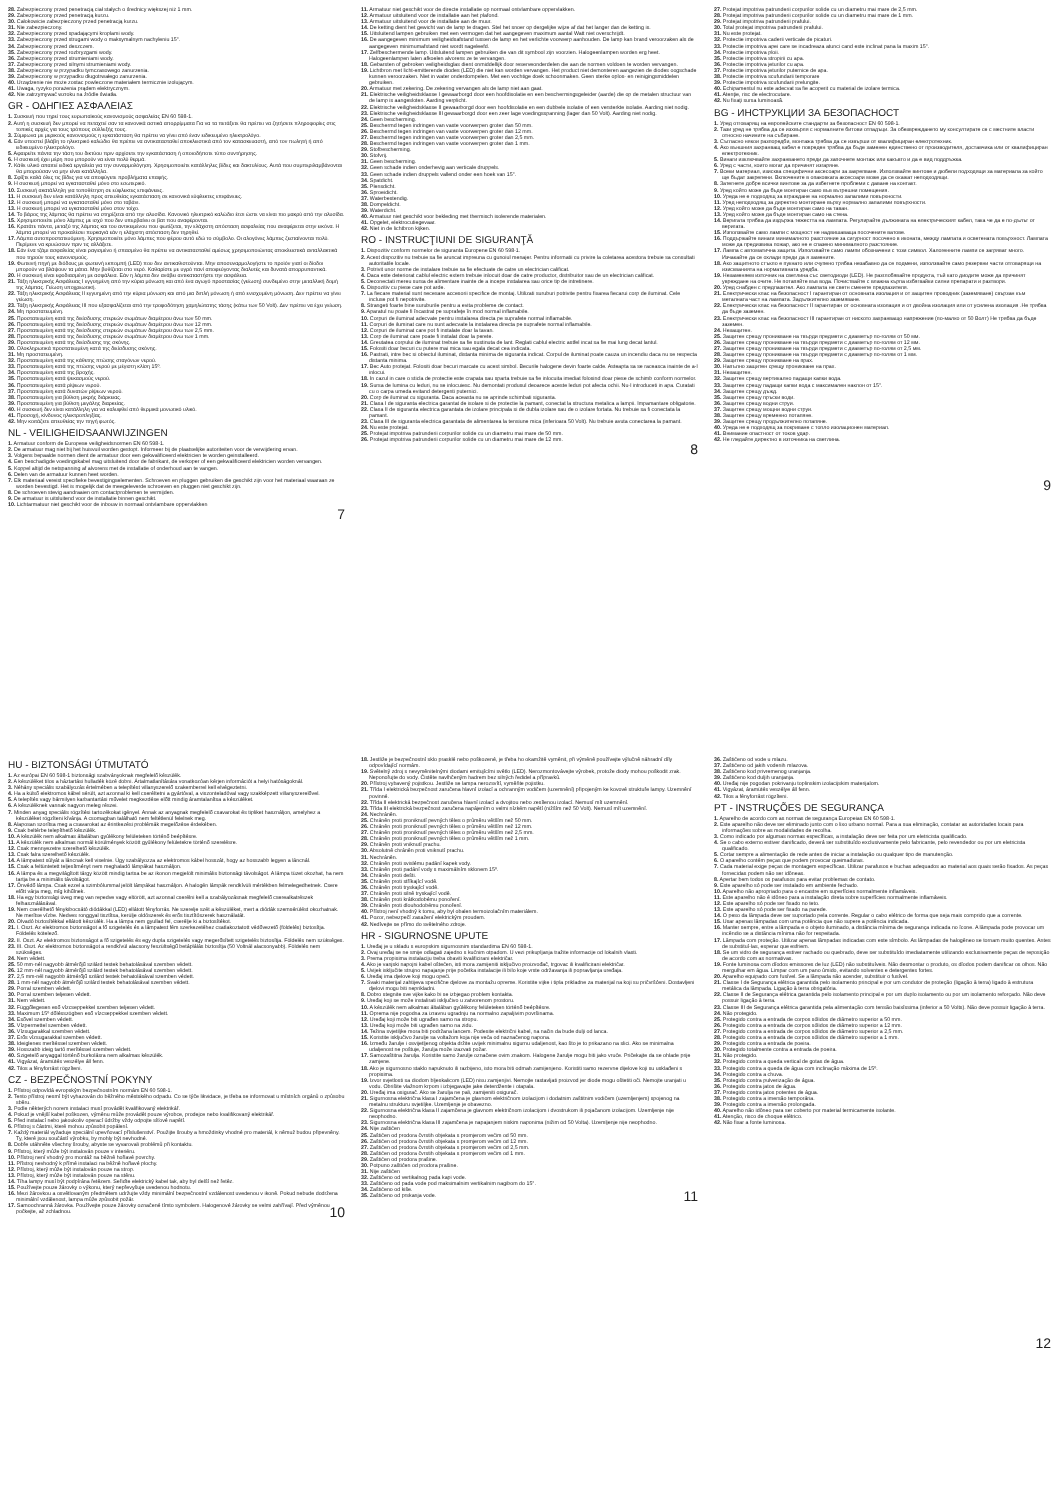28. Zabezpieczony przed penetracją ciał stałych o średnicy większej niż 1 mm.
29. Zabezpieczony przed penetracją kurzu.
30. Całokowicie zabezpieczony przed penetracją kurzu.
31. Nie zabezpieczony.
32. Zabezpieczony przed spadającymi kroplami wody.
33. Zabezpieczony przed strugami wody o maksymalnym nachyleniu 15°.
34. Zabezpieczony przed deszczem.
35. Zabezpieczony przed rozbryzgami wody.
36. Zabezpieczony przed strumieniami wody.
37. Zabezpieczony przed silnymi strumieniami wody.
38. Zabezpieczony w przypadku tymczasowego zanurzenia.
39. Zabezpieczony w przypadku długotrwałego zanurzenia.
40. Urządzenie nie może zostac powleczone materiałem termicznie izolującym.
41. Uwaga, ryzyko porażenia prądem elektrycznym.
42. Nie zatrzymywać wzroku na źródle światła.
GR - ΟΔΗΓΙΕΣ ΑΣΦΑΛΕΙΑΣ
1. Συσκευή που τηρεί τους ευρωπαϊκούς κανονισμούς ασφαλείας EN 60 598-1.
2. Αυτή η συσκευή δεν μπορεί να πεταχτεί σαν τα κανονικά αστικά απορρίμματα Για να τα πετάξετε θα πρέπει να ζητήσετε πληροφορίες στις τοπικές αρχές για τους τρόπους σύλλεξής τους.
3. Σύμφωνα με μερικούς κανονισμούς η εγκατάσταση θα πρέπει να γίνει από έναν ειδικευμένο ηλεκτρολόγο.
4. Εάν υποστεί βλάβη το ηλεκτρικό καλώδιο θα πρέπει να αντικατασταθεί αποκλειστικά από τον κατασκευαστή, από τον πωλητή ή από ειδικευμένο ηλεκτρολόγο.
5. Αφαιρείτε πάντα την τάση του δικτύου πριν αρχίσετε την εγκατάσταση ή οποιοδήποτε τύπο συντήρησης.
6. Η συσκευή έχει μέρη που μπορούν να είναι πολύ θερμά.
7. Κάθε υλικό απαιτεί ειδικά εργαλεία για την συναρμολόγηση. Χρησιμοποιείτε κατάλληλες βίδες και δακτυλίους. Αυτά που συμπεριλαμβάνονται θα μπορούσαν να μην είναι κατάλληλα.
8. Σφίξτε καλά όλες τις βίδες για να αποφύγετε προβλήματα επαφής.
9. Η συσκευή μπορεί να εγκατασταθεί μόνο στο εσωτερικό.
10. Συσκευή ακατάλληλη για τοποθέτηση σε εύφλεκτες επιφάνειες.
11. Η συσκευή δεν είναι κατάλληλη προς απευθείας εγκατάσταση σε κανονικά εύφλεκτες επιφάνειες.
12. Η συσκευή μπορεί να εγκατασταθεί μόνο στο ταβάνι.
13. Η συσκευή μπορεί να εγκατασταθεί μόνο στον τοίχο.
14. Το βάρος της λάμπας θα πρέπει να στηρίζεται από την αλυσίδα. Κανονικό ηλεκτρικό καλώδιο έτσι ώστε να είναι πιο μακρύ από την αλυσίδα.
15. Χρησιμοποιείτε μόνο λάμπες με ισχύ που δεν υπερβαίνει οι βατ που αναφέρονται.
16. Κρατάτε πάντα, μεταξύ της λάμπας και του αντικειμένου που φωτίζεται, την ελάχιστη απόσταση ασφαλείας που αναφέρεται στην εικόνα. Η λάμπα μπορεί να προκαλέσει πυρκαγιά εάν η ελάχιστη απόσταση δεν τηρηθεί.
17. Λάμπα αυτοπροστατευόμενη. Χρησιμοποιείτε μόνο λάμπες που φέρου αυτό εδώ το σύμβολο. Οι αλογόνες λάμπες ζεσταίνονται πολύ. Περίμενε να κρυώσουν πριν τις αλλάξετε.
18. Εάν ένα τζάμι ασφαλείας είναι ραγισμένο ή σπασμένο θα πρέπει να αντικατασταθεί αμέσως χρησιμοποιώντας αποκλειστικά ανταλλακτικά που τηρούν τους κανονισμούς.
19. Φωτεινή πηγή με διόδους με φωτεινή εκπομπή (LED) που δεν αντικαθιστούνται. Μην αποσυναρμολογήστε το προϊόν γιατί οι δίοδοι μπορούν να βλάψουν τα μάτια. Μην βυθίζεται στο νερό. Καθαρίστε με υγρό πανί αποφεύγοντας διαλυτές και δυνατά απορρυπαντικά.
20. Η συσκευή είναι εφοδιασμένη με ασφάλεια. Εάν η λάμπα δεν ανάβει αντικαταστήστε την ασφάλεια.
21. Τάξη ηλεκτρικής Ασφάλειας I εγγυημένη από την κύρια μόνωση και από ένα αγωγό προστασίας (γείωση) συνδεμένο στην μεταλλική δομή της λάμπας. Γείωση υποχρεωτική.
22. Τάξη ηλεκτρικής Ασφάλειας II εγγυημένη από την κύρια μόνωση και από μια διπλή μόνωση ή από ενισχυμένη μόνωση. Δεν πρέπει να γίνει γείωση.
23. Τάξη ηλεκτρικής Ασφάλειας III που εξασφαλίζεται από την τροφοδότηση χαμηλώτατης τάσης (κάτω των 50 Volt). Δεν πρέπει να έχει γείωση.
24. Μη προστατευμένη.
25. Προστατευμένη κατά της διείσδυσης στερεών σωμάτων διαμέτρου άνω των 50 mm.
26. Προστατευμένη κατά της διείσδυσης στερεών σωμάτων διαμέτρου άνω των 12 mm.
27. Προστατευμένη κατά της διείσδυσης στερεών σωμάτων διαμέτρου άνω των 2,5 mm.
28. Προστατευμένη κατά της διείσδυσης στερεών σωμάτων διαμέτρου άνω των 1 mm.
29. Προστατευμένη κατά της διείσδυσης της σκόνης.
30. Ολοκληρωτικά προστατευμένη κατά της διείσδυσης σκόνης.
31. Μη προστατευμένη.
32. Προστατευμένη κατά της κάθετης πτώσης σταγόνων νερού.
33. Προστατευμένη κατά της πτώσης νερού με μέγιστη κλίση 15º.
34. Προστατευμένη κατά της βροχής.
35. Προστατευμένη κατά ψεκασμούς νερού.
36. Προστατευμένη κατά ρίψεων νερού.
37. Προστατευμένη κατά δυνατών ρίψεων νερού.
38. Προστατευμένη για βύθιση μικρής διάρκειας.
39. Προστατευμένη για βύθιση μεγάλης διαρκείας.
40. Η συσκευή δεν είναι κατάλληλη για να καλυφθεί από θερμικά μονωτικό υλικό.
41. Προσοχή, κίνδυνος ηλεκτροπληξίας.
42. Μην κοιτάζετε απευθείας την πηγή φωτός.
NL - VEILIGHEIDSAANWIJZINGEN
1. Armatuur conform de Europese veiligheidsnormen EN 60 598-1.
2. De armatuur mag niet bij het huisvuil worden gestopt. Informeer bij de plaatselijke autoriteiten voor de verwijdering ervan.
3. Volgens bepaalde normen dient de armatuur door een gekwalificeerd elektricien te worden geinstalleerd.
4. Een beschadigde voedingskabel mag uitsluitend door de fabrikant, de verkoper of een gekwalificeerd elektricien worden vervangen.
5. Koppel altijd de netspanning af alvorens met de installatie of onderhoud aan te vangen.
6. Delen van de armatuur kunnen heet worden.
7. Elk materiaal vereist specifieke bevestigingselementen. Schroeven en pluggen gebruiken die geschikt zijn voor het materiaal waaraan ze worden bevestigd. Het is mogelijk dat de meegeleverde schroeven en pluggen niet geschikt zijn.
8. De schroeven stevig aandraaien om contactproblemen te vermijden.
9. De armatuur is uitsluitend voor de installatie binnen geschikt.
10. Lichtarmatuur niet geschikt voor de inbouw in normaal ontvlambare oppervlakken
7
11. Armatuur niet geschikt voor de directe installatie op normaal ontvlambare oppervlakken.
12. Armatuur uitsluitend voor de installatie aan het plafond.
13. Armatuur uitsluitend voor de installatie aan de muur.
14. De ketting dient het gewicht van de lamp te dragen. Stel het snoer op dergelijke wijze af dat het langer dan de ketting is.
15. Uitsluitend lampen gebruiken met een vermogen dat het aangegeven maximum aantal Watt niet overschrijdt.
16. De aangegeven minimum veiligheidsafstand tussen de lamp en het verlichte voorwerp aanhouden. De lamp kan brand veroorzaken als de aangegeven minimumafstand niet wordt nageleefd.
17. Zelfbeschermende lamp. Uitsluitend lampen gebruiken die van dit symbool zijn voorzien. Halogeenlampen worden erg heet. Halogeenlampen laten afkoelen alvorens ze te vervangen.
18. Gebarsten of gebroken veiligheidsglas dient onmiddellijk door reserveonderdelen die aan de normen voldoen te worden vervangen.
19. Lichtbron met licht-emitterende diodes (LED) die niet kan worden vervangen. Het product niet demonteren aangezien de diodes oogschade kunnen veroorzaken. Niet in water onderdompelen. Met een vochtige doek schoonmaken. Geen sterke oplos- en reinigingsmiddelen gebruiken.
20. Armatuur met zekering. De zekering vervangen als de lamp niet aan gaat.
21. Elektrische veiligheidsklasse I gewaarborgd door een hoofdisolatie en een beschermingsgeleider (aarde) die op de metalen structuur van de lamp is aangesloten. Aarding verplicht.
22. Elektrische veiligheidsklasse II gewaarborgd door een hoofdisolatie en een dubbele isolatie of een versterkte isolatie. Aarding niet nodig.
23. Elektrische veiligheidsklasse III gewaarborgd door een zeer lage voedingsspanning (lager dan 50 Volt). Aarding niet nodig.
24. Geen bescherming.
25. Beschermd tegen indringen van vaste voorwerpen groter dan 50 mm.
26. Beschermd tegen indringen van vaste voorwerpen groter dan 12 mm.
27. Beschermd tegen indringen van vaste voorwerpen groter dan 2,5 mm.
28. Beschermd tegen indringen van vaste voorwerpen groter dan 1 mm.
29. Stofbescherming.
30. Stofvrij.
31. Geen bescherming.
32. Geen schade indien onderhevig aan verticale druppels.
33. Geen schade indien druppels vallend onder een hoek van 15°.
34. Spatdicht.
35. Plensdicht.
36. Sproeidicht.
37. Waterbestendig.
38. Dompeldicht.
39. Waterdicht.
40. Armatuur niet geschikt voor bekleding met thermisch isolerende materialen.
41. Opgelet, elektrocutiegevaar.
42. Niet in de lichtbron kijken.
RO - INSTRUCŢIUNI DE SIGURANŢĂ
1. Dispozitiv conform normelor de siguranta Europene EN 60 598-1.
2. Acest dispozitiv nu trebuie sa fie aruncat impreuna cu gunoiul menajer. Pentru informatii cu privire la coletarea acestora trebuie sa consultati autoritatile locale.
3. Potrivit unor norme de instalare trebuie sa fie efectuate de catre un electrician calificat.
4. Daca este deteriorat cablul electric extern trebuie inlocuit doar de catre productor, distribuitor sau de un electrician calificat.
5. Deconectati mereu sursa de alimentare inainte de a incepe instalarea sau orice tip de intretinere.
6. Dispozitiv cu piese care pot arde.
7. La fiecare material sunt necesare accesorii specifice de montaj. Utilizati suruburi potrivite pentru fixarea fiecarui corp de iluminat. Cele incluse pot fi nepotrivite.
8. Strangeti foarte bine suruburile pentru a evita probleme de contact.
9. Aparatul nu poate fi încastrat pe suprafeţe în mod normal inflamabile.
10. Corpuri de iluminat adecvate pentru instalarea directa pe suprafete normal inflamabile.
11. Corpuri de iluminat care nu sunt adecvate la instalarea directa pe suprafete normal inflamabile.
12. Corpuri de iluminat care pot fi instalate doar la tavan.
13. Corp de iluminat care poate fi instalat doar la perete.
14. Greutatea corpului de iluminat trebuie sa fie sustinuta de lant. Reglati cablul electric astfel incat sa fie mai lung decat lantul.
15. Folositi doar becuri cu putere mai mica sau egala decat cea indicata.
16. Pastrati, intre bec si obiectul iluminat, distanta minima de siguranta indicat. Corpul de iluminat poate cauza un incendiu daca nu se respecta distanta minima.
17. Bec Auto protejat. Folositi doar becuri marcate cu acest simbol. Becurile halogene devin foarte calde. Asteapta sa se raceasca inainte de a-l inlocui.
18. In cazul in care o sticla de protectie este crapata sau sparta trebuie sa fie inlocuita imediat folosind doar piese de schimb conform normelor.
19. Sursa de lumina cu leduri, nu se inlocuiesc. Nu demontati produsul deoarece aceste leduri pot afecta ochii. Nu-l introduceti in apa. Curatati cu o carpa umeda evitand detergenti puternici.
20. Corp de iluminat cu siguranta. Daca aceasta nu se aprinde schimbati siguranta.
21. Clasa I de siguranta electrica garantat de isolare si de protectie la pamant, conectat la structura metalica a lampii. Impamantare obligatorie.
22. Clasa II de siguranta electrica garantata de izolare principala si de dubla izolare sau de o izolare fortata. Nu trebuie sa fi conectata la pamant.
23. Clasa III de siguranta electrica garantata de alimentarea la tensiune mica (inferioara 50 Volt). Nu trebuie avuta conectarea la pamant.
24. Nu este protejat.
25. Protejat impotriva patrunderii corpurilor solide cu un diametru mai mare de 50 mm.
26. Protejat impotriva patrunderii corpurilor solide cu un diametru mai mare de 12 mm.
8
27. Protejat impotriva patrunderii corpurilor solide cu un diametru mai mare de 2,5 mm.
28. Protejat impotriva patrunderii corpurilor solide cu un diametru mai mare de 1 mm.
29. Protejat impotriva patrunderii prafului.
30. Total protejat impotriva patrunderii prafului.
31. Nu este protejat.
32. Protectie impotriva caderii verticale de picaturi.
33. Protectie impotriva apei care se incadreaza atunci cand este inclinat pana la maxim 15°.
34. Protectie impotriva ploii.
35. Protectie impotriva stropirii cu apa.
36. Protectie impotriva jeturilor cu apa.
37. Protectie impotriva jeturilor puternice de apa.
38. Protectie impotriva scufundarii temporare
39. Protectie impotriva scufundarii prelungite.
40. Echipamentul nu este adecvat sa fie acoperit cu material de izolare termica.
41. Atenţie, risc de electrocutare.
42. Nu fixaţi sursa luminoasă.
BG - ИНСТРУКЦИИ ЗА БЕЗОПАСНОСТ
1. Уред отговарящ на европейските стандарти за безопасност EN 60 598-1.
2. Тази уред не трябва да се изхвърля с нормалните битови отпадъци. За обезвреждането му консултирате се с местните власти относно начините на събиране.
3. Съгласно някои разпоредби, монтажа трябва да се извърши от квалифициран електротехник.
4. Ако външния захранващ кабел е повреден трябва да бъде заменен единствено от производителя, доставчика или от квалифициран електротехник.
5. Винаги изключвайте захранването преди да започнете монтаж или какъвто и да е вид поддръжка.
6. Уред с части, които могат да причинят изгаряне.
7. Всеки материал, изисква специфични аксесоари за закрепване. Използвайте винтове и дюбели подходящи за материала за който ще бъдат закрепени. Включените в опаковката аксесоари може да се окажат неподходящи.
8. Затегнете добре всички винтове за да избегнете проблеми с даване на контакт.
9. Уред който може да бъде монтиран само във вътрешни помещения.
10. Уреда не е подходящ за вграждане на нормално запалими повърхности.
11. Уред неподходящ за директно монтиране върху нормално запалими повърхности.
12. Уред който може да бъде монтиран само на таван.
13. Уред който може да бъде монтиран само на стена.
14. Веригата трябва да издържа тежестта на лампата. Регулирайте дължината на електрическият кабел, така че да е по-дълъг от веригата.
15. Използвайте само лампи с мощност не надвишаваща посочените ватове.
16. Поддържайте винаги минималното разстояние за сигурност посочено в иконата, между лампата и осветената повърхност. Лампата може да предизвика пожар, ако не е спазено минималното разстояние.
17. Лампа с автоматична защита. Използвайте само лампи обозначени с този символ. Халогенните лампи се загряват много. Изчакайте да се охлади преди да я замените.
18. Ако защитното стъкло е пукнато или счупено трябва незабавно да се подмени, използвайте само резервни части отговарящи на изискванията на нормативната уредба.
19. Незаменяем източник на светлина със светодиоди (LED). Не разглобявайте продукта, тъй като диодите може да причинят увреждане на очите. Не потапяйте във вода. Почиствайте с влажна кърпа избягвайки силни препарати и разтвори.
20. Уред снабден с предпазител. Ако лампата не светн сменете предпазителя.
21. Електрически клас на безопасност I гарантиран от основната изолация и от защитен проводник (заземяване) свързан към металната част на лампата. Задължително заземяване.
22. Електрически клас на безопасност II гарантиран от основната изолация и от двойна изолация или от усилена изолация .Не трябва да бъде заземен.
23. Електрически клас на безопасност III гарантиран от ниското захранващо напрежение (по-малко от 50 Волт) Не трябва да бъде заземен.
24. Незащитен.
25. Защитен срещу проникване на твърди предмети с диаметър по-голям от 50 мм.
26. Защитен срещу проникване на твърди предмети с диаметър по-голям от 12 мм.
27. Защитен срещу проникване на твърди предмети с диаметър по-голям от 2,5 мм.
28. Защитен срещу проникване на твърди предмети с диаметър по-голям от 1 мм.
29. Защитен срещу проникване на прах.
30. Напълно защитен срещу проникване на прах.
31. Незащитен.
32. Защитен срещу вертикално падащи капки вода.
33. Защитен срещу падащи капки вода с максимален наклон от 15°.
34. Защитен срещу дъжд.
35. Защитен срещу пръски води.
36. Защитен срещу водни струи.
37. Защитен срещу мощни водни струи.
38. Защитен срещу временно потапяне.
39. Защитен срещу продължително потапяне.
40. Уреда не е подходящ за покриване с топло изолационен материал.
41. Внимание опастност от токов удар.
42. Не гледайте директно в източника на светлина.
9
HU - BIZTONSÁGI ÚTMUTATÓ
1. Az európai EN 60 598-1 biztonsági szabványoknak megfelelő készülék.
2. A készüléket tilos a háztartási hulladék közé dobni. Ártalmatlanítására vonatkozóan kérjen információt a helyi hatóságoknál.
3. Néhány speciális szabályozás értelmében a telepítést villanyszerelő szakemberrel kell elvégeztetni.
4. Ha a külső elektromos kábel sérült, azt azonnal ki kell cseréltetni a gyártóval, a viszonteladóval vagy szakképzett villanyszerelővel.
5. A telepítés vagy bármilyen karbantartási művelet megkezdése előtt mindig áramtalanítsa a készüléket.
6. A készüléknek vannak nagyon meleg részei.
7. Minden anyag speciális rögzítési tartozékokat igényel. Annak az anyagnak megfelelő csavarokat és tipliket használjon, amelyhez a készüléket rögzíteni kívánja. A csomagban található nem feltétlenül felelnek meg.
8. Alaposan szorítsa meg a csavarokat az érintkezési problémák megelőzése érdekében.
9. Csak beltérbe telepíthető készülék.
10. A készülék nem alkalmas általában gyúlékony felületeken történő beépítésre.
11. A készülék nem alkalmas normál körülmények között gyúlékony felületekre történő szerelésre.
12. Csak mennyezetre szerelhető készülék.
13. Csak falra szerelhető készülék.
14. A lámpatest súlyát a láncnak kell viselnie. Úgy szabályozza az elektromos kábel hosszát, hogy az hosszabb legyen a láncnál.
15. Csak a feltüntetett teljesítményt nem meghaladó lámpákat használjon.
16. A lámpa és a megvilágított tárgy között mindig tartsa be az ikonon megjelölt minimális biztonsági távolságot. A lámpa tüzet okozhat, ha nem tartja be a minimális távolságot.
17. Önvédő lámpa. Csak ezzel a szimbólummal jelölt lámpákat használjon. A halogén lámpák rendkívüli mértékben felmelegedhetnek. Csere előtt várja meg, míg kihűlnek.
18. Ha egy biztonsági üveg meg van repedve vagy eltörött, azt azonnal cserélni kell a szabályozásnak megfelelő cserealkatrészek felhasználásával.
19. Nem cserélhető fénykibocsátó diódákkal (LED) ellátott fényforrás. Ne szerelje szét a készüléket, mert a diódák szemsérülést okozhatnak. Ne merítse vízbe. Nedves ronggyal tisztítsa, kerülje oldószerek és erős tisztítószerek használatát.
20. Olvadó biztosítékkal ellátott készülék. Ha a lámpa nem gyullad fel, cserélje ki a biztosítékot.
21. I. Oszt. Az elektromos biztonságot a fő szigetelés és a lámpatest fém szerkezetéhez csatlakoztatott védővezető (földelés) biztosítja. Földelés kötelező.
22. II. Oszt. Az elektromos biztonságot a fő szigetelés és egy dupla szigetelés vagy megerősített szigetelés biztosítja. Földelés nem szükséges.
23. III. Oszt. Az elektromos biztonságot a rendkívül alacsony feszültségű betáplálás biztosítja (50 Voltnál alacsonyabb). Földelés nem szükséges.
24. Nem védett.
25. 50 mm-nél nagyobb átmérőjű szilárd testek behatolásával szemben védett.
26. 12 mm-nél nagyobb átmérőjű szilárd testek behatolásával szemben védett.
27. 2,5 mm-nél nagyobb átmérőjű szilárd testek behatolásával szemben védett.
28. 1 mm-nél nagyobb átmérőjű szilárd testek behatolásával szemben védett.
29. Porral szemben védett.
30. Porral szemben teljesen védett.
31. Nem védett.
32. Függőlegesen eső vízcseppekkel szemben teljesen védett.
33. Maximum 15º dőlésszögben eső vízcseppekkel szemben védett.
34. Esővel szemben védett.
35. Vízpermettel szemben védett.
36. Vízsugarakkal szemben védett.
37. Erős vízsugarakkal szemben védett.
38. Ideiglenes merítéssel szemben védett.
39. Hosszabb ideig tartó merítéssel szemben védett.
40. Szigetelő anyaggal történő burkolásra nem alkalmas készülék.
41. Vigyázat, áramütés veszélye áll fenn.
42. Tilos a fényforrást rögzíteni.
CZ - BEZPEČNOSTNÍ POKYNY
1. Přístroj odpovídá evropským bezpečnostním normám EN 60 598-1.
2. Tento přístroj nesmí být vyhazován do běžného městského odpadu. Co se týče likvidace, je třeba se informovat u místních orgánů o způsobu sběru.
3. Podle některých norem instalaci musí provádět kvalifikovaný elektrikář.
4. Pokud je vnější kabel poškozen, výměnu může provádět pouze výrobce, prodejce nebo kvalifikovaný elektrikář.
5. Před instalací nebo jakoukoliv operací údržby vždy odpojte síťové napětí.
6. Přístroj s částmi, které mohou způsobit popálení.
7. Každý materiál vyžaduje speciální upevňovací příslušenství. Použijte šrouby a hmoždinky vhodné pro materiál, k němuž budou připevněny. Ty, které jsou součástí výrobku, by mohly být nevhodné.
8. Dobře utáhněte všechny šrouby, abyste se vyvarovali problémů při kontaktu.
9. Přístroj, který může být instalován pouze v interiéru.
10. Přístroj není vhodný pro montáž na běžně hořlavé povrchy.
11. Přístroj nevhodný k přímé instalaci na běžně hořlavé plochy.
12. Přístroj, který může být instalován pouze na strop.
13. Přístroj, který může být instalován pouze na stěnu.
14. Tíha lampy musí být podpírána řetězem. Seřiďte elektrický kabel tak, aby byl delší než řetěz.
15. Používejte pouze žárovky o výkonu, který nepřevyšuje uvedenou hodnotu.
16. Mezi žárovkou a osvětlovaným předmětem udržujte vždy minimální bezpečnostní vzdálenost uvedenou v ikoně. Pokud nebude dodržena minimální vzdálenost, lampa může způsobit požár.
17. Samoochranná žárovka. Používejte pouze žárovky označené tímto symbolem. Halogenové žárovky se velmi zahřívají. Před výměnou počkejte, až zchladnou.
10
18. Jestliže je bezpečnostní sklo prasklé nebo poškozené, je třeba ho okamžitě vyměnit, při výměně používejte výlučně náhradní díly odpovídající normám.
19. Světelný zdroj s nevyměnitelnými diodami emitujícími světlo (LED). Nerozmontovávejte výrobek, protože diody mohou poškodit zrak. Neponořujte do vody. Čistěte navlhčeným hadrem bez silných ředidel a přípravků.
20. Přístroj vybavený pojistkou. Jestliže se lampa nerozsvítí, vyměňte pojistku.
21. Třída I elektrická bezpečnost zaručena hlavní izolací a ochranným vodičem (uzemnění) připojeným ke kovové struktuře lampy. Uzemnění povinné.
22. Třída II elektrická bezpečnost zaručena hlavní izolací a dvojitou nebo zesílenou izolací. Nemusí mít uzemnění.
23. Třída III elektrická bezpečnost zaručena napájením o velmi nízkém napětí (nižším než 50 Volt). Nemusí mít uzemnění.
24. Nechráněn.
25. Chráněn proti proniknutí pevných těles o průměru větším než 50 mm.
26. Chráněn proti proniknutí pevných těles o průměru větším než 12 mm.
27. Chráněn proti proniknutí pevných těles o průměru větším než 2,5 mm.
28. Chráněn proti proniknutí pevných těles o průměru větším než 1 mm.
29. Chráněn proti vniknutí prachu.
30. Absolutně chráněn proti vniknutí prachu.
31. Nechráněn.
32. Chráněn proti svislému padání kapek vody.
33. Chráněn proti padání vody s maximálním sklonem 15º.
34. Chráněn proti dešti.
35. Chráněn proti stříkající vodě.
36. Chráněn proti tryskající vodě.
37. Chráněn proti silně tryskající vodě.
38. Chráněn proti krátkodobému ponoření.
39. Chráněn proti dlouhodobému ponoření.
40. Přístroj není vhodný k tomu, aby byl obalen termoizolačním materiálem.
41. Pozor, nebezpečí zasažení elektrickým proudem.
42. Nedívejte se přímo do světelného zdroje.
HR - SIGURNOSNE UPUTE
1. Uređaj je u skladu s europskim sigurnosnim standardima EN 60 598-1.
2. Ovaj uređaj se ne smije odlagati zajedno s kućnim otpadom. U vezi prikupljanja tražite informacije od lokalnih vlasti.
3. Prema propisima instalaciju treba obaviti kvalificirani električar.
4. Ako je vanjski napojni kabel oštećen, isti mora zamijeniti isključivo proizvođač, trgovac ili kvalificirani električar.
5. Uvijek isključite strujno napajanje prije početka instalacije ili bilo koje vrste održavanja ili popravljanja uređaja.
6. Uređaj ima djelove koji mogu opeći.
7. Svaki materijal zahtijeva specifične djelove za montažu opreme. Koristite vijke i tipla prikladne za materijal na koji su pričvršćeni. Dostavljeni djelovi mogu biti neprikladni.
8. Dobro stegnite sve vijke kako bi se izbjegao problem kontakta.
9. Uređaj koji se može instalirati isključivo u zatvorenom prostoru.
10. A készülék nem alkalmas általában gyúlékony felületeken történő beépítésre.
11. Oprema nije pogodna za izravnu ugradnju na normalno zapaljivim površinama.
12. Uređaj koji može biti ugrađen samo na stropu.
13. Uređaj koji može biti ugrađen samo na zidu.
14. Težina svjetiljke mora biti podržana lancem. Podesite električni kabel, na način da bude dulji od lanca.
15. Koristite isključivo žarulje sa voltažom koja nije veća od naznačenog napona.
16. Između žarulje i osvijetljenog objekta držite uvijek minimalnu sigurnu udaljenost, kao što je to prikazano na slici. Ako se minimalna udaljenost ne poštuje, žarulja može izazvati požar.
17. Samozaštitna žarulja. Koristite samo žarulje označene ovim znakom. Halogene žarulje mogu biti jako vruće. Pričekajte da se ohlade prije zamjene.
18. Ako je sigurnosno staklo napuknuto ili razbijeno, isto mora biti odmah zamijenjeno. Koristiti samo rezervne dijelove koji su usklađeni s propisima.
19. Izvor svjetlosti sa diodom bljeskalicom (LED) nisu zamjenjivi. Nemojte rastavljati proizvod jer diode mogu oštetiti oči. Nemojte uranjati u vodu. Obrišite vlažnom krpom i izbjegavajte jake deterdžente i otapala.
20. Uređaj ima osigurač. Ako se žarulja ne pali, zamijeniti osigurač.
21. Sigurnosna električna klasa I zajamčena je glavnom električnom izolacijom i dodatnim zaštitnim vodičem (uzemljenjem) spojenog na metalnu strukturu svjetiljke. Uzemljenje je obavezno.
22. Sigurnosna električna klasa II zajamčena je glavnom električnom izolacijom i dvostrukom ili pojačanom izolacijom. Uzemljenje nije neophodno.
23. Sigurnosna električna klasa III zajamčena je napajanjem niskim naponima (nižim od 50 Volta). Uzemljenje nije neophodno.
24. Nije zaštićen
25. Zaštićen od prodora čvrstih objekata s promjerom većim od 50 mm.
26. Zaštićen od prodora čvrstih objekata s promjerom većim od 12 mm.
27. Zaštićen od prodora čvrstih objekata s promjerom većim od 2,5 mm.
28. Zaštićen od prodora čvrstih objekata s promjerom većim od 1 mm.
29. Zaštićen od prodora prašine.
30. Potpuno zaštićen od prodora prašine.
31. Nije zaštićen
32. Zaštićeno od vertikalnog pada kapi vode.
33. Zaštićeno od pada vode pod maksimalnim vertikalnim nagibom do 15°.
34. Zaštićeno od kiše.
35. Zaštićeno od prskanja vode.
11
36. Zaštićeno od vode u mlazu.
37. Zaštićeno od jakih vodenih mlazova.
38. Zaštićeno kod privremenog uranjanja.
39. Zaštićeno kod duljih uranjanja.
40. Uređaj nije pogodan pokrivanju toplinskim izolacijskim materijalom.
41. Vigyázat, áramütés veszélye áll fenn.
42. Tilos a fényforrást rögzíteni.
PT - INSTRUÇÕES DE SEGURANÇA
1. Aparelho de acordo com as normas de segurança Europeias EN 60 598-1.
2. Este aparelho não deve ser eliminado junto com o lixo urbano normal. Para a sua eliminação, contatar as autoridades locais para informações sobre as modalidades de recolha.
3. Como indicado por algumas normas específicas, a instalação deve ser feita por um eletricista qualificado.
4. Se o cabo externo estiver danificado, deverá ser substituído exclusivamente pelo fabricante, pelo revendedor ou por um eletricista qualificado.
5. Cortar sempre a alimentação de rede antes de iniciar a instalação ou qualquer tipo de manutenção.
6. O aparelho contém peças que podem provocar queimaduras.
7. Cada material exige peças de montagem específicas. Utilizar parafusos e buchas adequados ao material aos quais serão fixados. As peças fornecidas podem não ser idôneas.
8. Apertar bem todos os parafusos para evitar problemas de contato.
9. Este aparelho só pode ser instalado em ambiente fechado.
10. Aparelho não apropriado para o encastre em superfícies normalmente inflamáveis.
11. Este aparelho não é idôneo para a instalação direta sobre superfícies normalmente inflamáveis.
12. Este aparelho só pode ser fixado no teto.
13. Este aparelho só pode ser fixado na parede.
14. O peso da lâmpada deve ser suportado pela corrente. Regular o cabo elétrico de forma que seja mais comprido que a corrente.
15. Usar apenas lâmpadas com uma potência que não supere a potência indicada.
16. Manter sempre, entre a lâmpada e o objeto iluminado, a distância mínima de segurança indicada no ícone. A lâmpada pode provocar um incêndio se a distância mínima não for respeitada.
17. Lâmpada com proteção. Utilizar apenas lâmpadas indicadas com este símbolo. As lâmpadas de halogêneo se tornam muito quentes. Antes de substituí-las, esperar que esfriem.
18. Se um vidro de segurança estiver rachado ou quebrado, deve ser substituído imediatamente utilizando exclusivamente peças de reposição de acordo com as normativas.
19. Fonte luminosa com díodos emissores de luz (LED) não substituíveis. Não desmontar o produto, os díodos podem danificar os olhos. Não mergulhar em água. Limpar com um pano úmido, evitando solventes e detergentes fortes.
20. Aparelho equipado com fusível. Se a lâmpada não acender, substituir o fusível.
21. Classe I de Segurança elétrica garantida pelo isolamento principal e por um condutor de proteção (ligação à terra) ligado à estrutura metálica da lâmpada. Ligação à terra obrigatória.
22. Classe II de Segurança elétrica garantida pelo isolamento principal e por um duplo isolamento ou por um isolamento reforçado. Não deve possuir ligação à terra.
23. Classe III de Segurança elétrica garantida pela alimentação com tensão baixíssima (inferior a 50 Volts). Não deve possuir ligação à terra.
24. Não protegido.
25. Protegido contra a entrada de corpos sólidos de diâmetro superior a 50 mm.
26. Protegido contra a entrada de corpos sólidos de diâmetro superior a 12 mm.
27. Protegido contra a entrada de corpos sólidos de diâmetro superior a 2,5 mm.
28. Protegido contra a entrada de corpos sólidos de diâmetro superior a 1 mm.
29. Protegido contra a entrada de poeira.
30. Protegido totalmente contra a entrada de poeira.
31. Não protegido.
32. Protegido contra a queda vertical de gotas de água.
33. Protegido contra a queda de água com inclinação máxima de 15º.
34. Protegido contra a chuva.
35. Protegido contra pulverização de água.
36. Protegido contra jatos de água.
37. Protegido contra jatos potentes de água.
38. Protegido contra a imersão temporária.
39. Protegido contra a imersão prolongada.
40. Aparelho não idôneo para ser coberto por material termicamente isolante.
41. Atenção, risco de choque elétrico.
42. Não fixar a fonte luminosa.
12